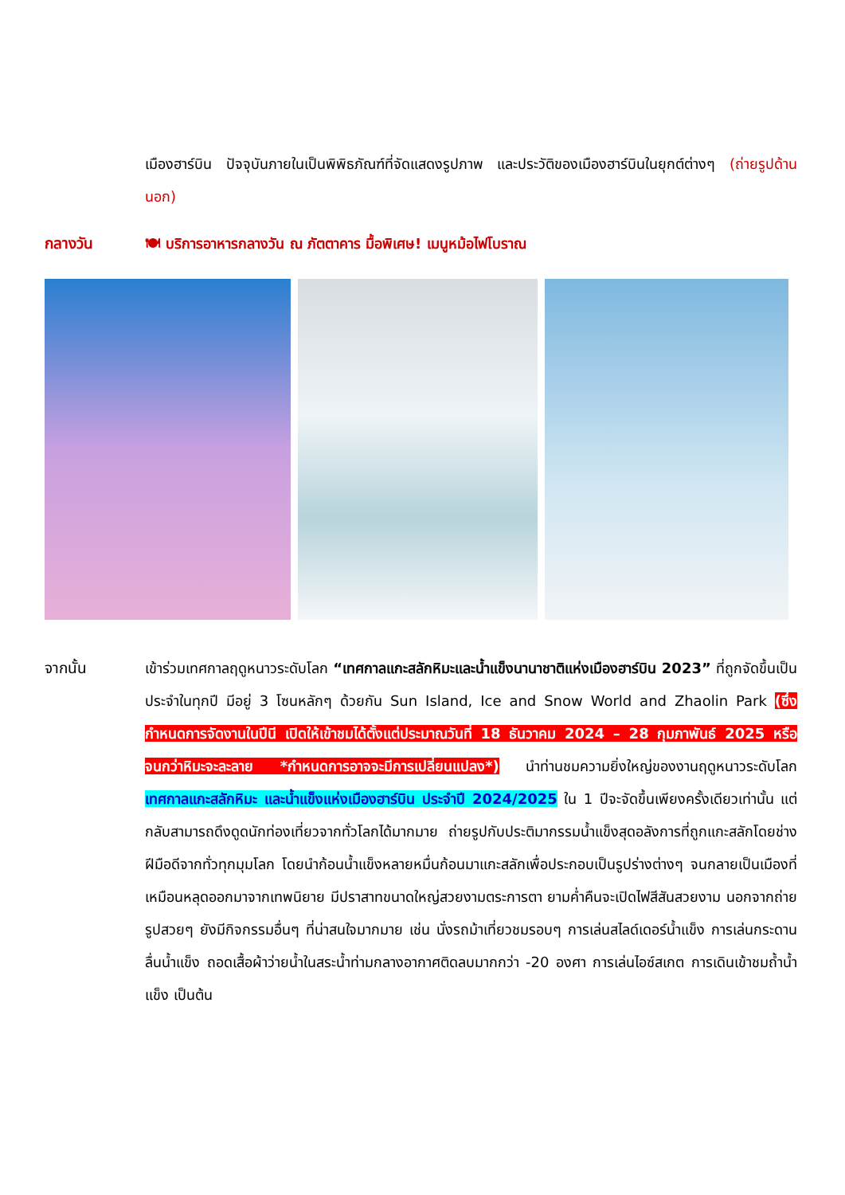เมืองฮาร์บิน ปัจจุบันภายในเป็นพิพิธภัณฑ์ที่จัดแสดงรูปภาพ และประวัติของเมืองฮาร์บินในยุกต์ต่างๆ (ถ่ายรูปด้านนอก)
กลางวัน 🍽 บริการอาหารกลางวัน ณ ภัตตาคาร มื้อพิเศษ! เมนูหม้อไฟโบราณ
จากนั้น เข้าร่วมเทศกาลฤดูหนาวระดับโลก “เทศกาลแกะสลักหิมะและน้ำแข็งนานาชาติแห่งเมืองฮาร์บิน 2023” ที่ถูกจัดขึ้นเป็นประจำในทุกปี มีอยู่ 3 โซนหลักๆ ด้วยกัน Sun Island, Ice and Snow World and Zhaolin Park (ซึ่งกำหนดการจัดงานในปีนี เปิดให้เข้าชมได้ตั้งแต่ประมาณวันที่ 18 ธันวาคม 2024 – 28 กุมภาพันธ์ 2025 หรือจนกว่าหิมะจะละลาย *กำหนดการอาจจะมีการเปลี่ยนแปลง*) นำท่านชมความยิ่งใหญ่ของงานฤดูหนาวระดับโลก เทศกาลแกะสลักหิมะ และน้ำแข็งแห่งเมืองฮาร์บิน ประจำปี 2024/2025 ใน 1 ปีจะจัดขึ้นเพียงครั้งเดียวเท่านั้น แต่กลับสามารถดึงดูดนักท่องเที่ยวจากทั่วโลกได้มากมาย ถ่ายรูปกับประติมากรรมน้ำแข็งสุดอลังการที่ถูกแกะสลักโดยช่างฝีมือดีจากทั่วทุกมุมโลก โดยนำก้อนน้ำแข็งหลายหมื่นก้อนมาแกะสลักเพื่อประกอบเป็นรูปร่างต่างๆ จนกลายเป็นเมืองที่เหมือนหลุดออกมาจากเทพนิยาย มีปราสาทขนาดใหญ่สวยงามตระการตา ยามค่ำคืนจะเปิดไฟสีสันสวยงาม นอกจากถ่ายรูปสวยๆ ยังมีกิจกรรมอื่นๆ ที่น่าสนใจมากมาย เช่น นั่งรถม้าเที่ยวชมรอบๆ การเล่นสไลด์เดอร์น้ำแข็ง การเล่นกระดานลื่นน้ำแข็ง ถอดเสื้อผ้าว่ายน้ำในสระน้ำท่ามกลางอากาศติดลบมากกว่า -20 องศา การเล่นไอซ์สเกต การเดินเข้าชมถ้ำน้ำแข็ง เป็นต้น